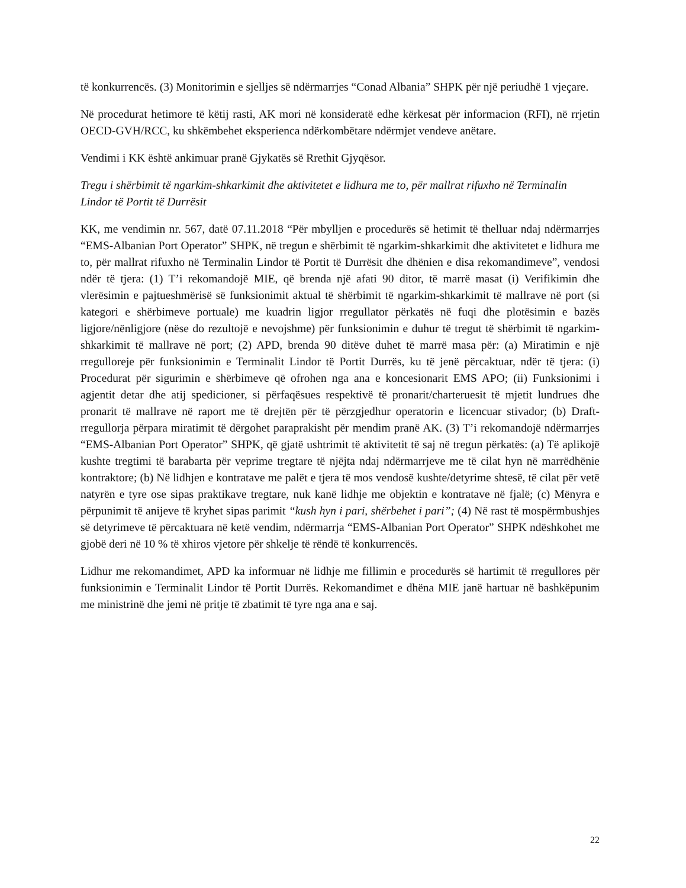të konkurrencës. (3) Monitorimin e sjelljes së ndërmarrjes “Conad Albania” SHPK për një periudhë 1 vjeçare.
Në procedurat hetimore të këtij rasti, AK mori në konsideratë edhe kërkesat për informacion (RFI), në rrjetin OECD-GVH/RCC, ku shkëmbehet eksperienca ndërkombëtare ndërmjet vendeve anëtare.
Vendimi i KK është ankimuar pranë Gjykatës së Rrethit Gjyqësor.
Tregu i shërbimit të ngarkim-shkarkimit dhe aktivitetet e lidhura me to, për mallrat rifuxho në Terminalin Lindor të Portit të Durrësit
KK, me vendimin nr. 567, datë 07.11.2018 “Për mbylljen e procedurës së hetimit të thelluar ndaj ndërmarrjes “EMS-Albanian Port Operator” SHPK, në tregun e shërbimit të ngarkim-shkarkimit dhe aktivitetet e lidhura me to, për mallrat rifuxho në Terminalin Lindor të Portit të Durrësit dhe dhënien e disa rekomandimeve”, vendosi ndër të tjera: (1) T’i rekomandojë MIE, që brenda një afati 90 ditor, të marrë masat (i) Verifikimin dhe vlerësimin e pajtueshmërisë së funksionimit aktual të shërbimit të ngarkim-shkarkimit të mallrave në port (si kategori e shërbimeve portuale) me kuadrin ligjor rregullator përkatës në fuqi dhe plotësimin e bazës ligjore/nënligjore (nëse do rezultojë e nevojshme) për funksionimin e duhur të tregut të shërbimit të ngarkim-shkarkimit të mallrave në port; (2) APD, brenda 90 ditëve duhet të marrë masa për: (a) Miratimin e një rregulloreje për funksionimin e Terminalit Lindor të Portit Durrës, ku të jenë përcaktuar, ndër të tjera: (i) Procedurat për sigurimin e shërbimeve që ofrohen nga ana e koncesionarit EMS APO; (ii) Funksionimi i agjentit detar dhe atij spedicioner, si përfaqësues respektivë të pronarit/charteruesit të mjetit lundrues dhe pronarit të mallrave në raport me të drejtën për të përzgjedhur operatorin e licencuar stivador; (b) Draft-rregullorja përpara miratimit të dërgohet paraprakisht për mendim pranë AK. (3) T’i rekomandojë ndërmarrjes “EMS-Albanian Port Operator” SHPK, që gjatë ushtrimit të aktivitetit të saj në tregun përkatës: (a) Të aplikojë kushte tregtimi të barabarta për veprime tregtare të njëjta ndaj ndërmarrjeve me të cilat hyn në marrëdhënie kontraktore; (b) Në lidhjen e kontratave me palët e tjera të mos vendosë kushte/detyrime shtesë, të cilat për vetë natyrën e tyre ose sipas praktikave tregtare, nuk kanë lidhje me objektin e kontratave në fjalë; (c) Mënyra e përpunimit të anijeve të kryhet sipas parimit “kush hyn i pari, shërbehet i pari”; (4) Në rast të mospërmbushjes së detyrimeve të përcaktuara në ketë vendim, ndërmarrja “EMS-Albanian Port Operator” SHPK ndëshkohet me gjobë deri në 10 % të xhiros vjetore për shkelje të rëndë të konkurrencës.
Lidhur me rekomandimet, APD ka informuar në lidhje me fillimin e procedurës së hartimit të rregullores për funksionimin e Terminalit Lindor të Portit Durrës. Rekomandimet e dhëna MIE janë hartuar në bashkëpunim me ministrinë dhe jemi në pritje të zbatimit të tyre nga ana e saj.
22